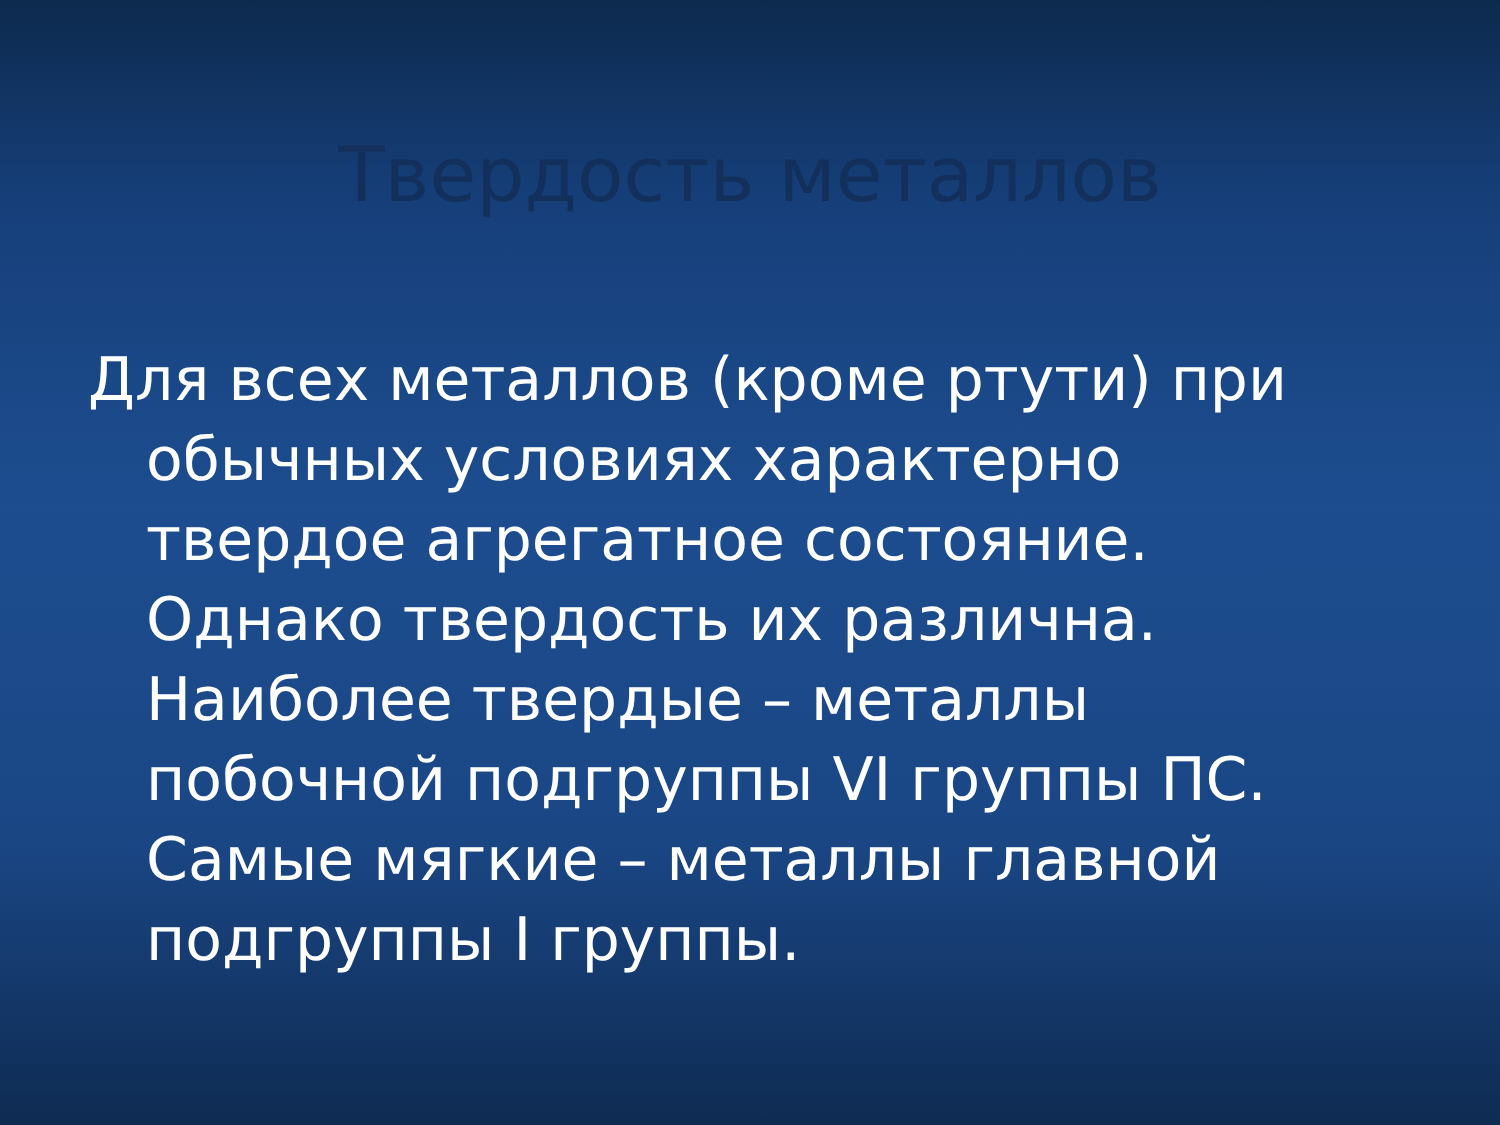Твердость металлов
Для всех металлов (кроме ртути) при обычных условиях характерно твердое агрегатное состояние. Однако твердость их различна. Наиболее твердые – металлы побочной подгруппы VI группы ПС. Самые мягкие – металлы главной подгруппы I группы.